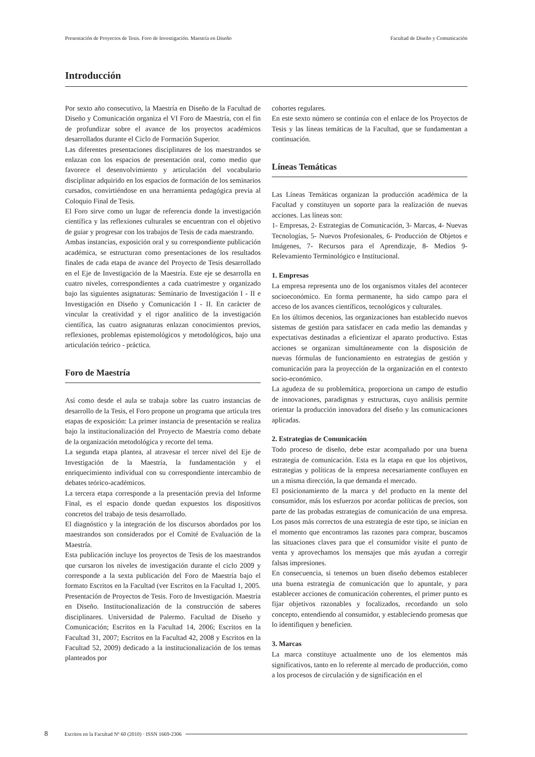Presentación de Proyectos de Tesis. Foro de Investigación. Maestría en Diseño Facultad de Diseño y Comunicación
Introducción
Por sexto año consecutivo, la Maestría en Diseño de la Facultad de Diseño y Comunicación organiza el VI Foro de Maestría, con el fin de profundizar sobre el avance de los proyectos académicos desarrollados durante el Ciclo de Formación Superior.
Las diferentes presentaciones disciplinares de los maestrandos se enlazan con los espacios de presentación oral, como medio que favorece el desenvolvimiento y articulación del vocabulario disciplinar adquirido en los espacios de formación de los seminarios cursados, convirtiéndose en una herramienta pedagógica previa al Coloquio Final de Tesis.
El Foro sirve como un lugar de referencia donde la investigación científica y las reflexiones culturales se encuentran con el objetivo de guiar y progresar con los trabajos de Tesis de cada maestrando.
Ambas instancias, exposición oral y su correspondiente publicación académica, se estructuran como presentaciones de los resultados finales de cada etapa de avance del Proyecto de Tesis desarrollado en el Eje de Investigación de la Maestría. Este eje se desarrolla en cuatro niveles, correspondientes a cada cuatrimestre y organizado bajo las siguientes asignaturas: Seminario de Investigación I - II e Investigación en Diseño y Comunicación I - II. En carácter de vincular la creatividad y el rigor analítico de la investigación científica, las cuatro asignaturas enlazan conocimientos previos, reflexiones, problemas epistemológicos y metodológicos, bajo una articulación teórico - práctica.
Foro de Maestría
Así como desde el aula se trabaja sobre las cuatro instancias de desarrollo de la Tesis, el Foro propone un programa que articula tres etapas de exposición: La primer instancia de presentación se realiza bajo la institucionalización del Proyecto de Maestría como debate de la organización metodológica y recorte del tema.
La segunda etapa plantea, al atravesar el tercer nivel del Eje de Investigación de la Maestría, la fundamentación y el enriquecimiento individual con su correspondiente intercambio de debates teórico-académicos.
La tercera etapa corresponde a la presentación previa del Informe Final, es el espacio donde quedan expuestos los dispositivos concretos del trabajo de tesis desarrollado.
El diagnóstico y la integración de los discursos abordados por los maestrandos son considerados por el Comité de Evaluación de la Maestría.
Esta publicación incluye los proyectos de Tesis de los maestrandos que cursaron los niveles de investigación durante el ciclo 2009 y corresponde a la sexta publicación del Foro de Maestría bajo el formato Escritos en la Facultad (ver Escritos en la Facultad 1, 2005. Presentación de Proyectos de Tesis. Foro de Investigación. Maestría en Diseño. Institucionalización de la construcción de saberes disciplinares. Universidad de Palermo. Facultad de Diseño y Comunicación; Escritos en la Facultad 14, 2006; Escritos en la Facultad 31, 2007; Escritos en la Facultad 42, 2008 y Escritos en la Facultad 52, 2009) dedicado a la institucionalización de los temas planteados por
cohortes regulares.
En este sexto número se continúa con el enlace de los Proyectos de Tesis y las líneas temáticas de la Facultad, que se fundamentan a continuación.
Líneas Temáticas
Las Líneas Temáticas organizan la producción académica de la Facultad y constituyen un soporte para la realización de nuevas acciones. Las líneas son:
1- Empresas, 2- Estrategias de Comunicación, 3- Marcas, 4- Nuevas Tecnologías, 5- Nuevos Profesionales, 6- Producción de Objetos e Imágenes, 7- Recursos para el Aprendizaje, 8- Medios 9- Relevamiento Terminológico e Institucional.
1. Empresas
La empresa representa uno de los organismos vitales del acontecer socioeconómico. En forma permanente, ha sido campo para el acceso de los avances científicos, tecnológicos y culturales.
En los últimos decenios, las organizaciones han establecido nuevos sistemas de gestión para satisfacer en cada medio las demandas y expectativas destinadas a eficientizar el aparato productivo. Estas acciones se organizan simultáneamente con la disposición de nuevas fórmulas de funcionamiento en estrategias de gestión y comunicación para la proyección de la organización en el contexto socio-económico.
La agudeza de su problemática, proporciona un campo de estudio de innovaciones, paradigmas y estructuras, cuyo análisis permite orientar la producción innovadora del diseño y las comunicaciones aplicadas.
2. Estrategias de Comunicación
Todo proceso de diseño, debe estar acompañado por una buena estrategia de comunicación. Esta es la etapa en que los objetivos, estrategias y políticas de la empresa necesariamente confluyen en un a misma dirección, la que demanda el mercado.
El posicionamiento de la marca y del producto en la mente del consumidor, más los esfuerzos por acordar políticas de precios, son parte de las probadas estrategias de comunicación de una empresa. Los pasos más correctos de una estrategia de este tipo, se inician en el momento que encontramos las razones para comprar, buscamos las situaciones claves para que el consumidor visite el punto de venta y aprovechamos los mensajes que más ayudan a corregir falsas impresiones.
En consecuencia, si tenemos un buen diseño debemos establecer una buena estrategia de comunicación que lo apuntale, y para establecer acciones de comunicación coherentes, el primer punto es fijar objetivos razonables y focalizados, recordando un solo concepto, entendiendo al consumidor, y estableciendo promesas que lo identifiquen y beneficien.
3. Marcas
La marca constituye actualmente uno de los elementos más significativos, tanto en lo referente al mercado de producción, como a los procesos de circulación y de significación en el
8 Escritos en la Facultad Nº 60 (2010) · ISSN 1669-2306